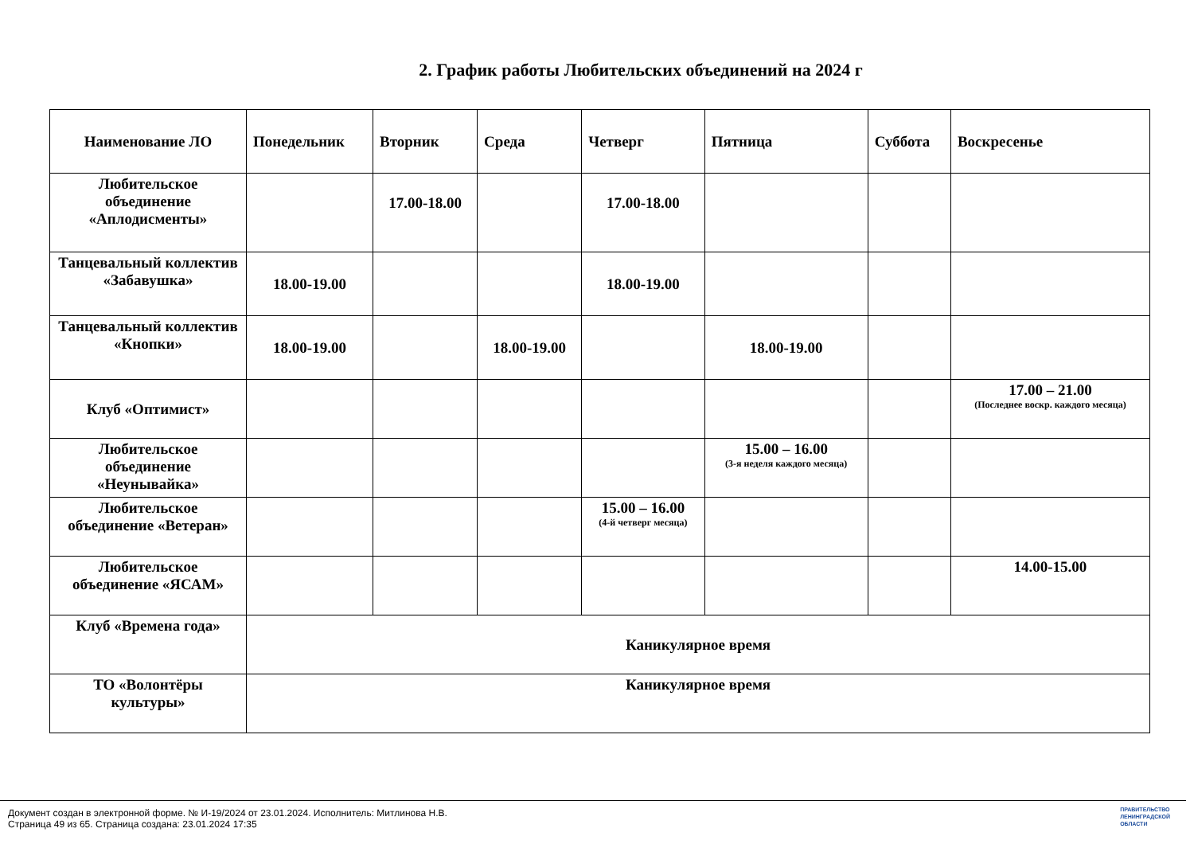2. График работы Любительских объединений на 2024 г
| Наименование ЛО | Понедельник | Вторник | Среда | Четверг | Пятница | Суббота | Воскресенье |
| --- | --- | --- | --- | --- | --- | --- | --- |
| Любительское объединение «Аплодисменты» | | 17.00-18.00 | | 17.00-18.00 | | | |
| Танцевальный коллектив «Забавушка» | 18.00-19.00 | | | 18.00-19.00 | | | |
| Танцевальный коллектив «Кнопки» | 18.00-19.00 | | 18.00-19.00 | | 18.00-19.00 | | |
| Клуб «Оптимист» | | | | | | | 17.00 – 21.00 (Последнее воскр. каждого месяца) |
| Любительское объединение «Неунывайка» | | | | | 15.00 – 16.00 (3-я неделя каждого месяца) | | |
| Любительское объединение «Ветеран» | | | | 15.00 – 16.00 (4-й четверг месяца) | | | |
| Любительское объединение «ЯСАМ» | | | | | | | 14.00-15.00 |
| Клуб «Времена года» | Каникулярное время | | | | | | |
| ТО «Волонтёры культуры» | Каникулярное время | | | | | | |
Документ создан в электронной форме. № И-19/2024 от 23.01.2024. Исполнитель: Митлинова Н.В.
Страница 49 из 65. Страница создана: 23.01.2024 17:35
ПРАВИТЕЛЬСТВО
ЛЕНИНГРАДСКОЙ
ОБЛАСТИ